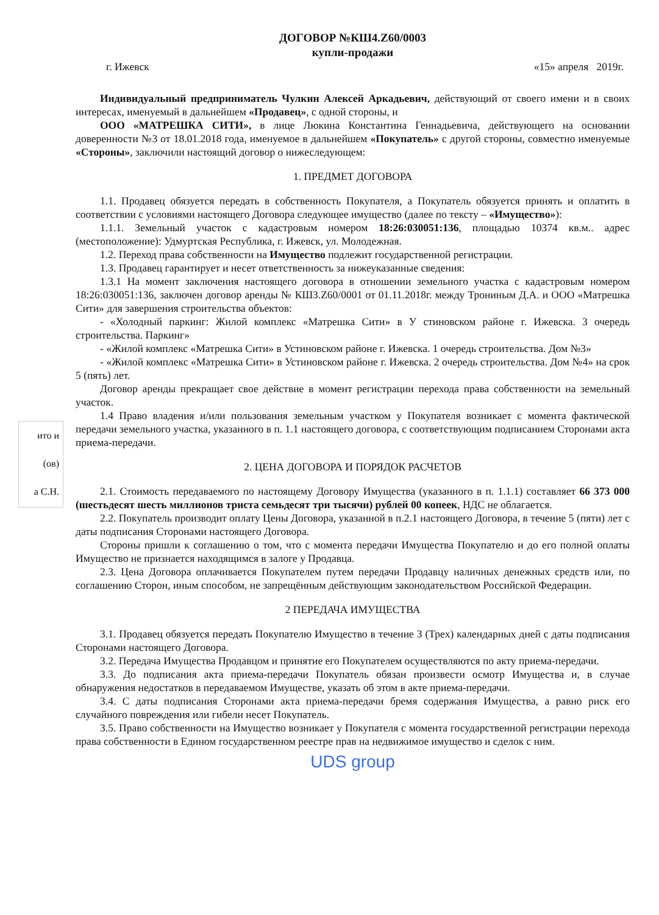ДОГОВОР №КШ4.Z60/0003
купли-продажи
г. Ижевск «15» апреля 2019г.
Индивидуальный предприниматель Чулкин Алексей Аркадьевич, действующий от своего имени и в своих интересах, именуемый в дальнейшем «Продавец», с одной стороны, и
ООО «МАТРЕШКА СИТИ», в лице Люкина Константина Геннадьевича, действующего на основании доверенности №3 от 18.01.2018 года, именуемое в дальнейшем «Покупатель» с другой стороны, совместно именуемые «Стороны», заключили настоящий договор о нижеследующем:
1. ПРЕДМЕТ ДОГОВОРА
1.1. Продавец обязуется передать в собственность Покупателя, а Покупатель обязуется принять и оплатить в соответствии с условиями настоящего Договора следующее имущество (далее по тексту – «Имущество»):
1.1.1. Земельный участок с кадастровым номером 18:26:030051:136, площадью 10374 кв.м.. адрес (местоположение): Удмуртская Республика, г. Ижевск, ул. Молодежная.
1.2. Переход права собственности на Имущество подлежит государственной регистрации.
1.3. Продавец гарантирует и несет ответственность за нижеуказанные сведения:
1.3.1 На момент заключения настоящего договора в отношении земельного участка с кадастровым номером 18:26:030051:136, заключен договор аренды № КШ3.Z60/0001 от 01.11.2018г. между Трониным Д.А. и ООО «Матрешка Сити» для завершения строительства объектов:
- «Холодный паркинг: Жилой комплекс «Матрешка Сити» в У стиновском районе г. Ижевска. 3 очередь строительства. Паркинг»
- «Жилой комплекс «Матрешка Сити» в Устиновском районе г. Ижевска. 1 очередь строительства. Дом №3»
- «Жилой комплекс «Матрешка Сити» в Устиновском районе г. Ижевска. 2 очередь строительства. Дом №4» на срок 5 (пять) лет.
Договор аренды прекращает свое действие в момент регистрации перехода права собственности на земельный участок.
1.4 Право владения и/или пользования земельным участком у Покупателя возникает с момента фактической передачи земельного участка, указанного в п. 1.1 настоящего договора, с соответствующим подписанием Сторонами акта приема-передачи.
2. ЦЕНА ДОГОВОРА И ПОРЯДОК РАСЧЕТОВ
2.1. Стоимость передаваемого по настоящему Договору Имущества (указанного в п. 1.1.1) составляет 66 373 000 (шестьдесят шесть миллионов триста семьдесят три тысячи) рублей 00 копеек, НДС не облагается.
2.2. Покупатель производит оплату Цены Договора, указанной в п.2.1 настоящего Договора, в течение 5 (пяти) лет с даты подписания Сторонами настоящего Договора.
Стороны пришли к соглашению о том, что с момента передачи Имущества Покупателю и до его полной оплаты Имущество не признается находящимся в залоге у Продавца.
2.3. Цена Договора оплачивается Покупателем путем передачи Продавцу наличных денежных средств или, по соглашению Сторон, иным способом, не запрещённым действующим законодательством Российской Федерации.
2 ПЕРЕДАЧА ИМУЩЕСТВА
3.1. Продавец обязуется передать Покупателю Имущество в течение 3 (Трех) календарных дней с даты подписания Сторонами настоящего Договора.
3.2. Передача Имущества Продавцом и принятие его Покупателем осуществляются по акту приема-передачи.
3.3. До подписания акта приема-передачи Покупатель обязан произвести осмотр Имущества и, в случае обнаружения недостатков в передаваемом Имуществе, указать об этом в акте приема-передачи.
3.4. С даты подписания Сторонами акта приема-передачи бремя содержания Имущества, а равно риск его случайного повреждения или гибели несет Покупатель.
3.5. Право собственности на Имущество возникает у Покупателя с момента государственной регистрации перехода права собственности в Едином государственном реестре прав на недвижимое имущество и сделок с ним.
UDS group
ито и
(ов)
а С.Н.